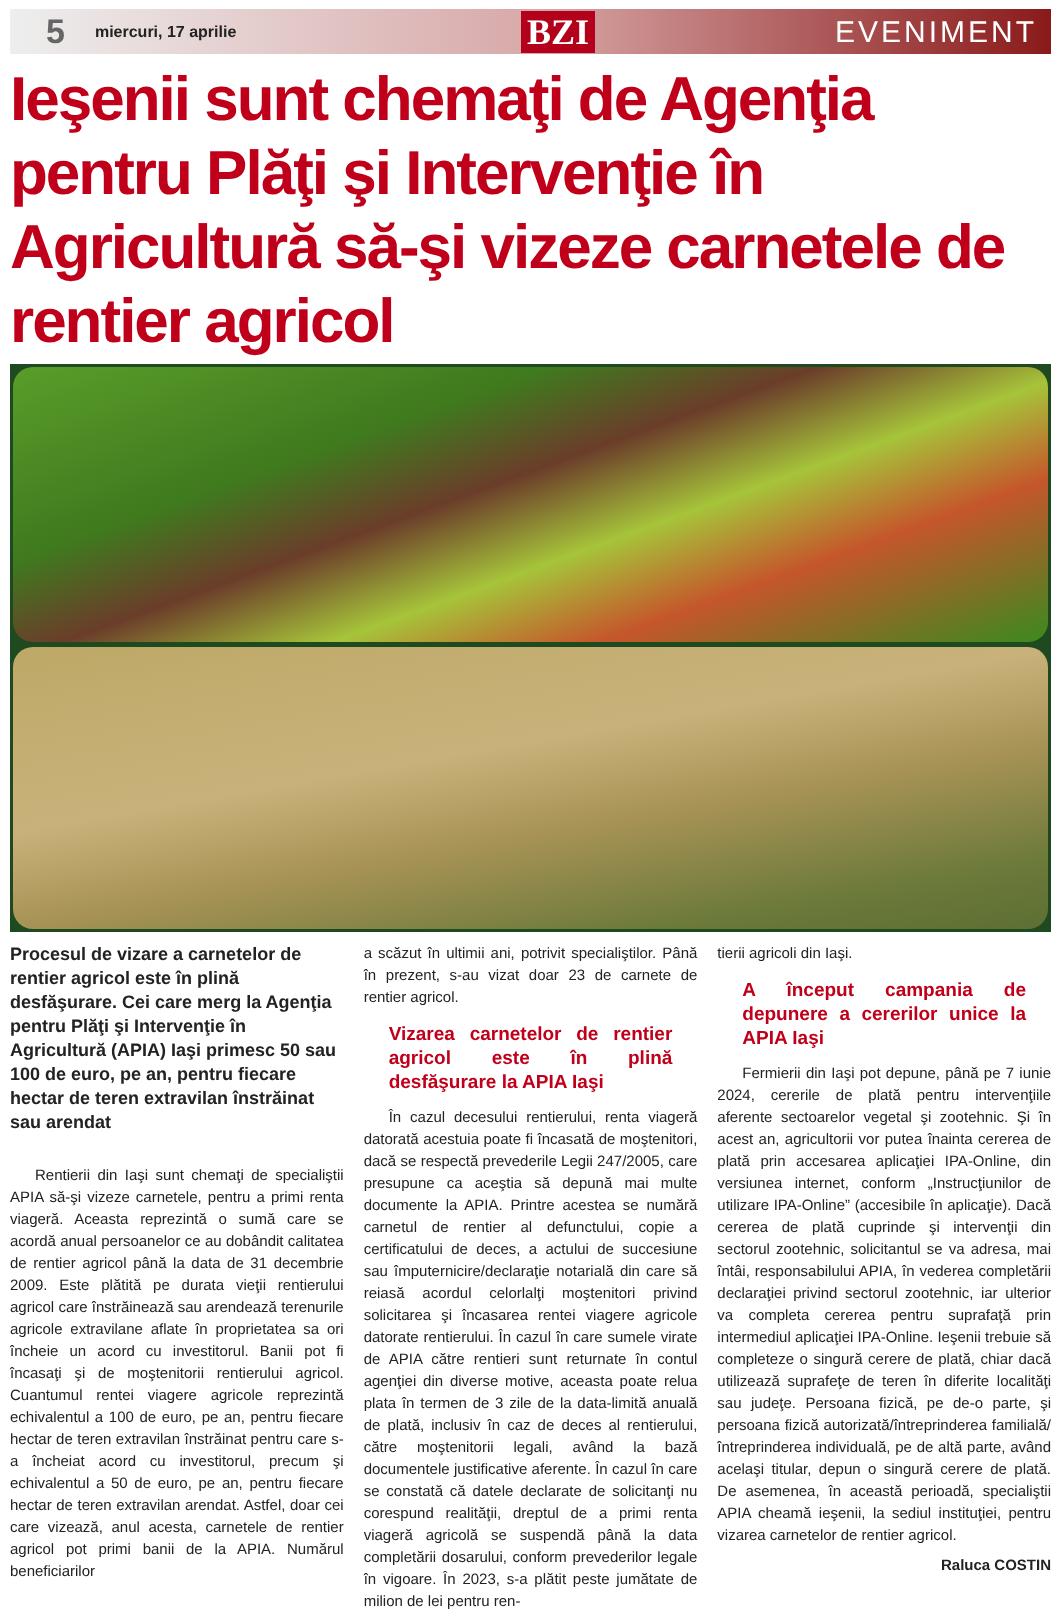5 miercuri, 17 aprilie BZI EVENIMENT
Ieşenii sunt chemaţi de Agenţia pentru Plăţi şi Intervenţie în Agricultură să-şi vizeze carnetele de rentier agricol
Procesul de vizare a carnetelor de rentier agricol este în plină desfăşurare. Cei care merg la Agenţia pentru Plăţi şi Intervenţie în Agricultură (APIA) Iaşi primesc 50 sau 100 de euro, pe an, pentru fiecare hectar de teren extravilan înstrăinat sau arendat
Rentierii din Iaşi sunt chemaţi de specialiştii APIA să-şi vizeze carnetele, pentru a primi renta viageră. Aceasta reprezintă o sumă care se acordă anual persoanelor ce au dobândit calitatea de rentier agricol până la data de 31 decembrie 2009. Este plătită pe durata vieţii rentierului agricol care înstrăinează sau arendează terenurile agricole extravilane aflate în proprietatea sa ori încheie un acord cu investitorul. Banii pot fi încasaţi şi de moştenitorii rentierului agricol. Cuantumul rentei viagere agricole reprezintă echivalentul a 100 de euro, pe an, pentru fiecare hectar de teren extravilan înstrăinat pentru care s-a încheiat acord cu investitorul, precum şi echivalentul a 50 de euro, pe an, pentru fiecare hectar de teren extravilan arendat. Astfel, doar cei care vizează, anul acesta, carnetele de rentier agricol pot primi banii de la APIA. Numărul beneficiarilor
a scăzut în ultimii ani, potrivit specialiştilor. Până în prezent, s-au vizat doar 23 de carnete de rentier agricol.
Vizarea carnetelor de rentier agricol este în plină desfăşurare la APIA Iaşi
În cazul decesului rentierului, renta viageră datorată acestuia poate fi încasată de moştenitori, dacă se respectă prevederile Legii 247/2005, care presupune ca aceştia să depună mai multe documente la APIA. Printre acestea se numără carnetul de rentier al defunctului, copie a certificatului de deces, a actului de succesiune sau împuternicire/declaraţie notarială din care să reiasă acordul celorlalţi moştenitori privind solicitarea şi încasarea rentei viagere agricole datorate rentierului. În cazul în care sumele virate de APIA către rentieri sunt returnate în contul agenţiei din diverse motive, aceasta poate relua plata în termen de 3 zile de la data-limită anuală de plată, inclusiv în caz de deces al rentierului, către moştenitorii legali, având la bază documentele justificative aferente. În cazul în care se constată că datele declarate de solicitanţi nu corespund realităţii, dreptul de a primi renta viageră agricolă se suspendă până la data completării dosarului, conform prevederilor legale în vigoare. În 2023, s-a plătit peste jumătate de milion de lei pentru ren-
tierii agricoli din Iaşi.
A început campania de depunere a cererilor unice la APIA Iaşi
Fermierii din Iaşi pot depune, până pe 7 iunie 2024, cererile de plată pentru intervenţiile aferente sectoarelor vegetal şi zootehnic. Şi în acest an, agricultorii vor putea înainta cererea de plată prin accesarea aplicaţiei IPA-Online, din versiunea internet, conform „Instrucţiunilor de utilizare IPA-Online” (accesibile în aplicaţie). Dacă cererea de plată cuprinde şi intervenţii din sectorul zootehnic, solicitantul se va adresa, mai întâi, responsabilului APIA, în vederea completării declaraţiei privind sectorul zootehnic, iar ulterior va completa cererea pentru suprafaţă prin intermediul aplicaţiei IPA-Online. Ieşenii trebuie să completeze o singură cerere de plată, chiar dacă utilizează suprafeţe de teren în diferite localităţi sau judeţe. Persoana fizică, pe de-o parte, şi persoana fizică autorizată/întreprinderea familială/întreprinderea individuală, pe de altă parte, având acelaşi titular, depun o singură cerere de plată. De asemenea, în această perioadă, specialiştii APIA cheamă ieşenii, la sediul instituţiei, pentru vizarea carnetelor de rentier agricol.
Raluca COSTIN